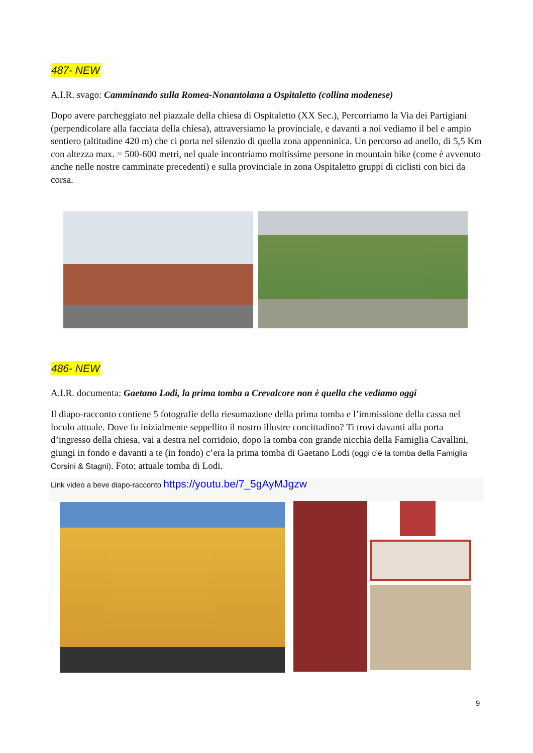487- NEW
A.I.R. svago: Camminando sulla Romea-Nonantolana a Ospitaletto (collina modenese)
Dopo avere parcheggiato nel piazzale della chiesa di Ospitaletto (XX Sec.), Percorriamo la Via dei Partigiani (perpendicolare alla facciata della chiesa), attraversiamo la provinciale, e davanti a noi vediamo il bel e ampio sentiero (altitudine 420 m) che ci porta nel silenzio di quella zona appenninica. Un percorso ad anello, di 5,5 Km con altezza max. = 500-600 metri, nel quale incontriamo moltissime persone in mountain bike (come è avvenuto anche nelle nostre camminate precedenti) e sulla provinciale in zona Ospitaletto gruppi di ciclisti con bici da corsa.
486- NEW
A.I.R. documenta: Gaetano Lodi, la prima tomba a Crevalcore non è quella che vediamo oggi
Il diapo-racconto contiene 5 fotografie della riesumazione della prima tomba e l’immissione della cassa nel loculo attuale. Dove fu inizialmente seppellito il nostro illustre concittadino? Ti trovi davanti alla porta d’ingresso della chiesa, vai a destra nel corridoio, dopo la tomba con grande nicchia della Famiglia Cavallini, giungi in fondo e davanti a te (in fondo) c’era la prima tomba di Gaetano Lodi (oggi c’è la tomba della Famiglia Corsini & Stagni). Foto; attuale tomba di Lodi.
Link video a beve diapo-racconto https://youtu.be/7_5gAyMJgzw
9